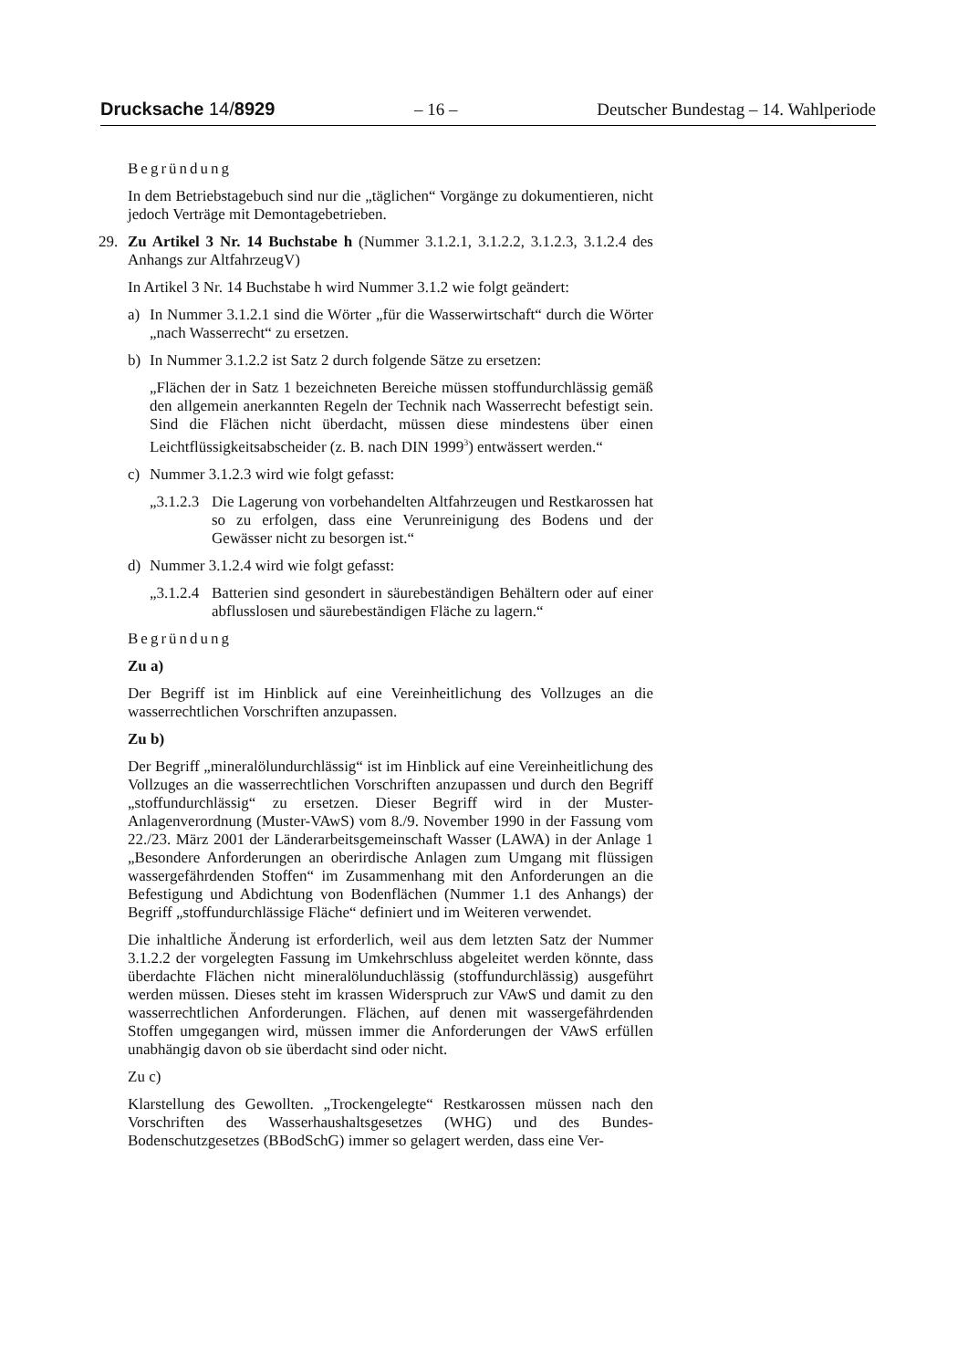Drucksache 14/8929 – 16 – Deutscher Bundestag – 14. Wahlperiode
Begründung
In dem Betriebstagebuch sind nur die „täglichen“ Vorgänge zu dokumentieren, nicht jedoch Verträge mit Demontagebetrieben.
29. Zu Artikel 3 Nr. 14 Buchstabe h (Nummer 3.1.2.1, 3.1.2.2, 3.1.2.3, 3.1.2.4 des Anhangs zur AltfahrzeugV)
In Artikel 3 Nr. 14 Buchstabe h wird Nummer 3.1.2 wie folgt geändert:
a) In Nummer 3.1.2.1 sind die Wörter „für die Wasserwirtschaft“ durch die Wörter „nach Wasserrecht“ zu ersetzen.
b) In Nummer 3.1.2.2 ist Satz 2 durch folgende Sätze zu ersetzen:
„Flächen der in Satz 1 bezeichneten Bereiche müssen stoffundurchlässig gemäß den allgemein anerkannten Regeln der Technik nach Wasserrecht befestigt sein. Sind die Flächen nicht überdacht, müssen diese mindestens über einen Leichtflüssigkeitsabscheider (z. B. nach DIN 1999<sup>3</sup>) entwässert werden.“
c) Nummer 3.1.2.3 wird wie folgt gefasst:
„3.1.2.3 Die Lagerung von vorbehandelten Altfahrzeugen und Restkarossen hat so zu erfolgen, dass eine Verunreinigung des Bodens und der Gewässer nicht zu besorgen ist.“
d) Nummer 3.1.2.4 wird wie folgt gefasst:
„3.1.2.4 Batterien sind gesondert in säurebeständigen Behältern oder auf einer abflusslosen und säurebeständigen Fläche zu lagern.“
Begründung
Zu a)
Der Begriff ist im Hinblick auf eine Vereinheitlichung des Vollzuges an die wasserrechtlichen Vorschriften anzupassen.
Zu b)
Der Begriff „mineralölundurchlässig“ ist im Hinblick auf eine Vereinheitlichung des Vollzuges an die wasserrechtlichen Vorschriften anzupassen und durch den Begriff „stoffundurchlässig“ zu ersetzen. Dieser Begriff wird in der Muster-Anlagenverordnung (Muster-VAwS) vom 8./9. November 1990 in der Fassung vom 22./23. März 2001 der Länderarbeitsgemeinschaft Wasser (LAWA) in der Anlage 1 „Besondere Anforderungen an oberirdische Anlagen zum Umgang mit flüssigen wassergefährdenden Stoffen“ im Zusammenhang mit den Anforderungen an die Befestigung und Abdichtung von Bodenflächen (Nummer 1.1 des Anhangs) der Begriff „stoffundurchlässige Fläche“ definiert und im Weiteren verwendet.
Die inhaltliche Änderung ist erforderlich, weil aus dem letzten Satz der Nummer 3.1.2.2 der vorgelegten Fassung im Umkehrschluss abgeleitet werden könnte, dass überdachte Flächen nicht mineralölunduchlässig (stoffundurchlässig) ausgeführt werden müssen. Dieses steht im krassen Widerspruch zur VAwS und damit zu den wasserrechtlichen Anforderungen. Flächen, auf denen mit wassergefährdenden Stoffen umgegangen wird, müssen immer die Anforderungen der VAwS erfüllen unabhängig davon ob sie überdacht sind oder nicht.
Zu c)
Klarstellung des Gewollten. „Trockengelegte“ Restkarossen müssen nach den Vorschriften des Wasserhaushaltsgesetzes (WHG) und des Bundes-Bodenschutzgesetzes (BBodSchG) immer so gelagert werden, dass eine Ver-